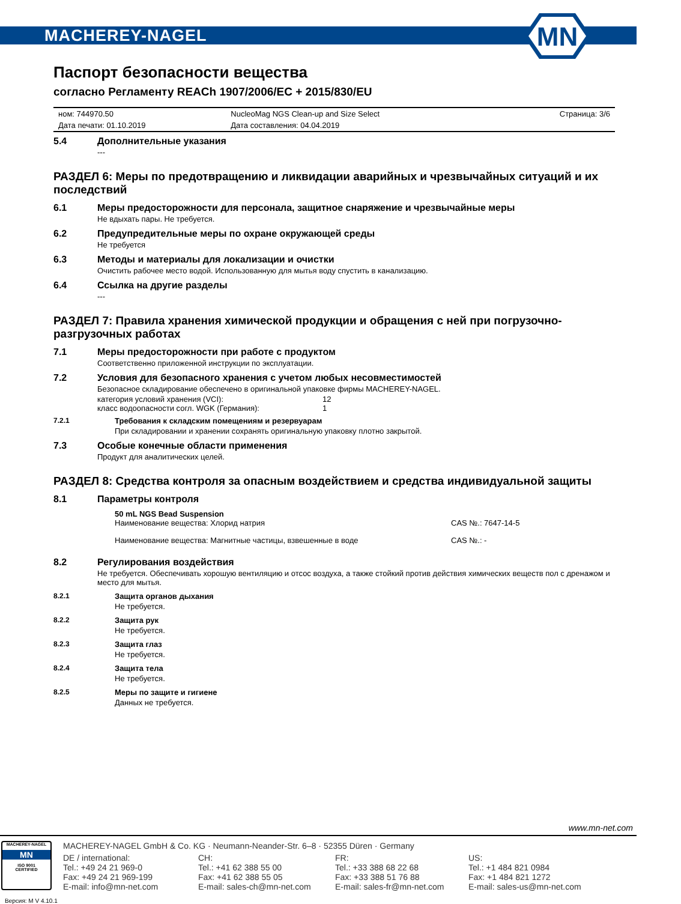MACHEREY-NAGEL
MN
Паспорт безопасности вещества
согласно Регламенту REACh 1907/2006/EC + 2015/830/EU
| ном: 744970.50 | NucleoMag NGS Clean-up and Size Select | Страница: 3/6 |
| Дата печати: 01.10.2019 | Дата составления: 04.04.2019 | |
5.4 Дополнительные указания
---
РАЗДЕЛ 6: Меры по предотвращению и ликвидации аварийных и чрезвычайных ситуаций и их последствий
6.1 Меры предосторожности для персонала, защитное снаряжение и чрезвычайные меры
Не вдыхать пары. Не требуется.
6.2 Предупредительные меры по охране окружающей среды
Не требуется
6.3 Методы и материалы для локализации и очистки
Очистить рабочее место водой. Использованную для мытья воду спустить в канализацию.
6.4 Ссылка на другие разделы
---
РАЗДЕЛ 7: Правила хранения химической продукции и обращения с ней при погрузочно-разгрузочных работах
7.1 Меры предосторожности при работе с продуктом
Соответственно приложенной инструкции по эксплуатации.
7.2 Условия для безопасного хранения с учетом любых несовместимостей
Безопасное складирование обеспечено в оригинальной упаковке фирмы MACHEREY-NAGEL.
| категория условий хранения (VCI): | 12 |
| класс водоопасности согл. WGK (Германия): | 1 |
7.2.1 Требования к складским помещениям и резервуарам
При складировании и хранении сохранять оригинальную упаковку плотно закрытой.
7.3 Особые конечные области применения
Продукт для аналитических целей.
РАЗДЕЛ 8: Средства контроля за опасным воздействием и средства индивидуальной защиты
8.1 Параметры контроля
| 50 mL NGS Bead Suspension | |
| Наименование вещества: Хлорид натрия | CAS №.: 7647-14-5 |
| Наименование вещества: Магнитные частицы, взвешенные в воде | CAS №.: - |
8.2 Регулирования воздействия
Не требуется. Обеспечивать хорошую вентиляцию и отсос воздуха, а также стойкий против действия химических веществ пол с дренажом и место для мытья.
8.2.1 Защита органов дыхания
Не требуется.
8.2.2 Защита рук
Не требуется.
8.2.3 Защита глаз
Не требуется.
8.2.4 Защита тела
Не требуется.
8.2.5 Меры по защите и гигиене
Данных не требуется.
www.mn-net.com
MACHEREY-NAGEL
MN
ISO 9001
CERTIFIED
MACHEREY-NAGEL GmbH & Co. KG · Neumann-Neander-Str. 6–8 · 52355 Düren · Germany
DE / international:
Tel.: +49 24 21 969-0
Fax: +49 24 21 969-199
E-mail: info@mn-net.com
CH:
Tel.: +41 62 388 55 00
Fax: +41 62 388 55 05
E-mail: sales-ch@mn-net.com
FR:
Tel.: +33 388 68 22 68
Fax: +33 388 51 76 88
E-mail: sales-fr@mn-net.com
US:
Tel.: +1 484 821 0984
Fax: +1 484 821 1272
E-mail: sales-us@mn-net.com
Версия: M V 4.10.1